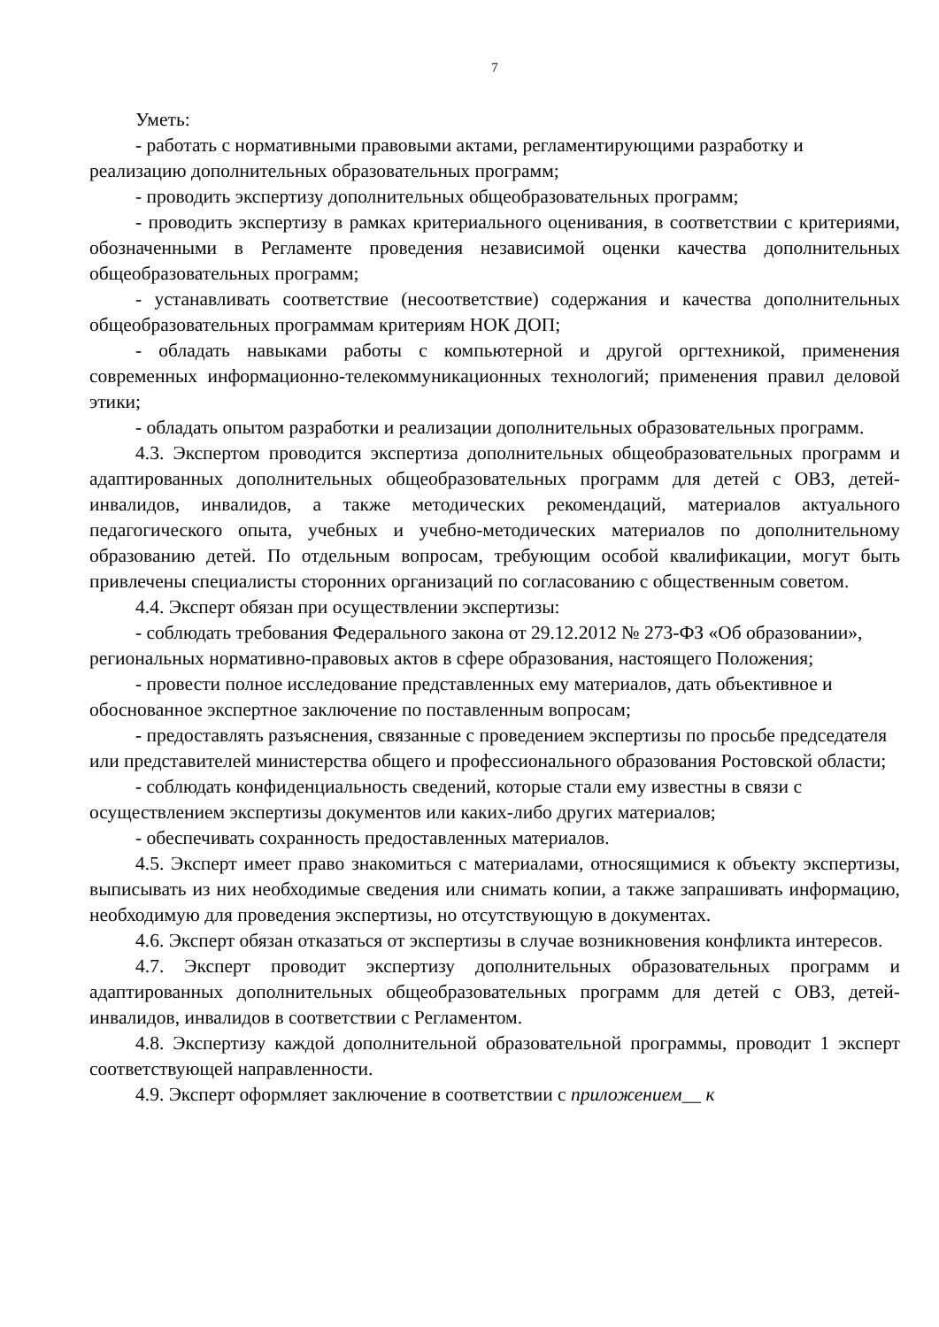7
Уметь:
- работать с нормативными правовыми актами, регламентирующими разработку и реализацию дополнительных образовательных программ;
- проводить экспертизу дополнительных общеобразовательных программ;
- проводить экспертизу в рамках критериального оценивания, в соответствии с критериями, обозначенными в Регламенте проведения независимой оценки качества дополнительных общеобразовательных программ;
- устанавливать соответствие (несоответствие) содержания и качества дополнительных общеобразовательных программам критериям НОК ДОП;
- обладать навыками работы с компьютерной и другой оргтехникой, применения современных информационно-телекоммуникационных технологий; применения правил деловой этики;
- обладать опытом разработки и реализации дополнительных образовательных программ.
4.3. Экспертом проводится экспертиза дополнительных общеобразовательных программ и адаптированных дополнительных общеобразовательных программ для детей с ОВЗ, детей-инвалидов, инвалидов, а также методических рекомендаций, материалов актуального педагогического опыта, учебных и учебно-методических материалов по дополнительному образованию детей. По отдельным вопросам, требующим особой квалификации, могут быть привлечены специалисты сторонних организаций по согласованию с общественным советом.
4.4. Эксперт обязан при осуществлении экспертизы:
- соблюдать требования Федерального закона от 29.12.2012 № 273-ФЗ «Об образовании», региональных нормативно-правовых актов в сфере образования, настоящего Положения;
- провести полное исследование представленных ему материалов, дать объективное и обоснованное экспертное заключение по поставленным вопросам;
- предоставлять разъяснения, связанные с проведением экспертизы по просьбе председателя или представителей министерства общего и профессионального образования Ростовской области;
- соблюдать конфиденциальность сведений, которые стали ему известны в связи с осуществлением экспертизы документов или каких-либо других материалов;
- обеспечивать сохранность предоставленных материалов.
4.5. Эксперт имеет право знакомиться с материалами, относящимися к объекту экспертизы, выписывать из них необходимые сведения или снимать копии, а также запрашивать информацию, необходимую для проведения экспертизы, но отсутствующую в документах.
4.6. Эксперт обязан отказаться от экспертизы в случае возникновения конфликта интересов.
4.7. Эксперт проводит экспертизу дополнительных образовательных программ и адаптированных дополнительных общеобразовательных программ для детей с ОВЗ, детей-инвалидов, инвалидов в соответствии с Регламентом.
4.8. Экспертизу каждой дополнительной образовательной программы, проводит 1 эксперт соответствующей направленности.
4.9. Эксперт оформляет заключение в соответствии с приложением__ к